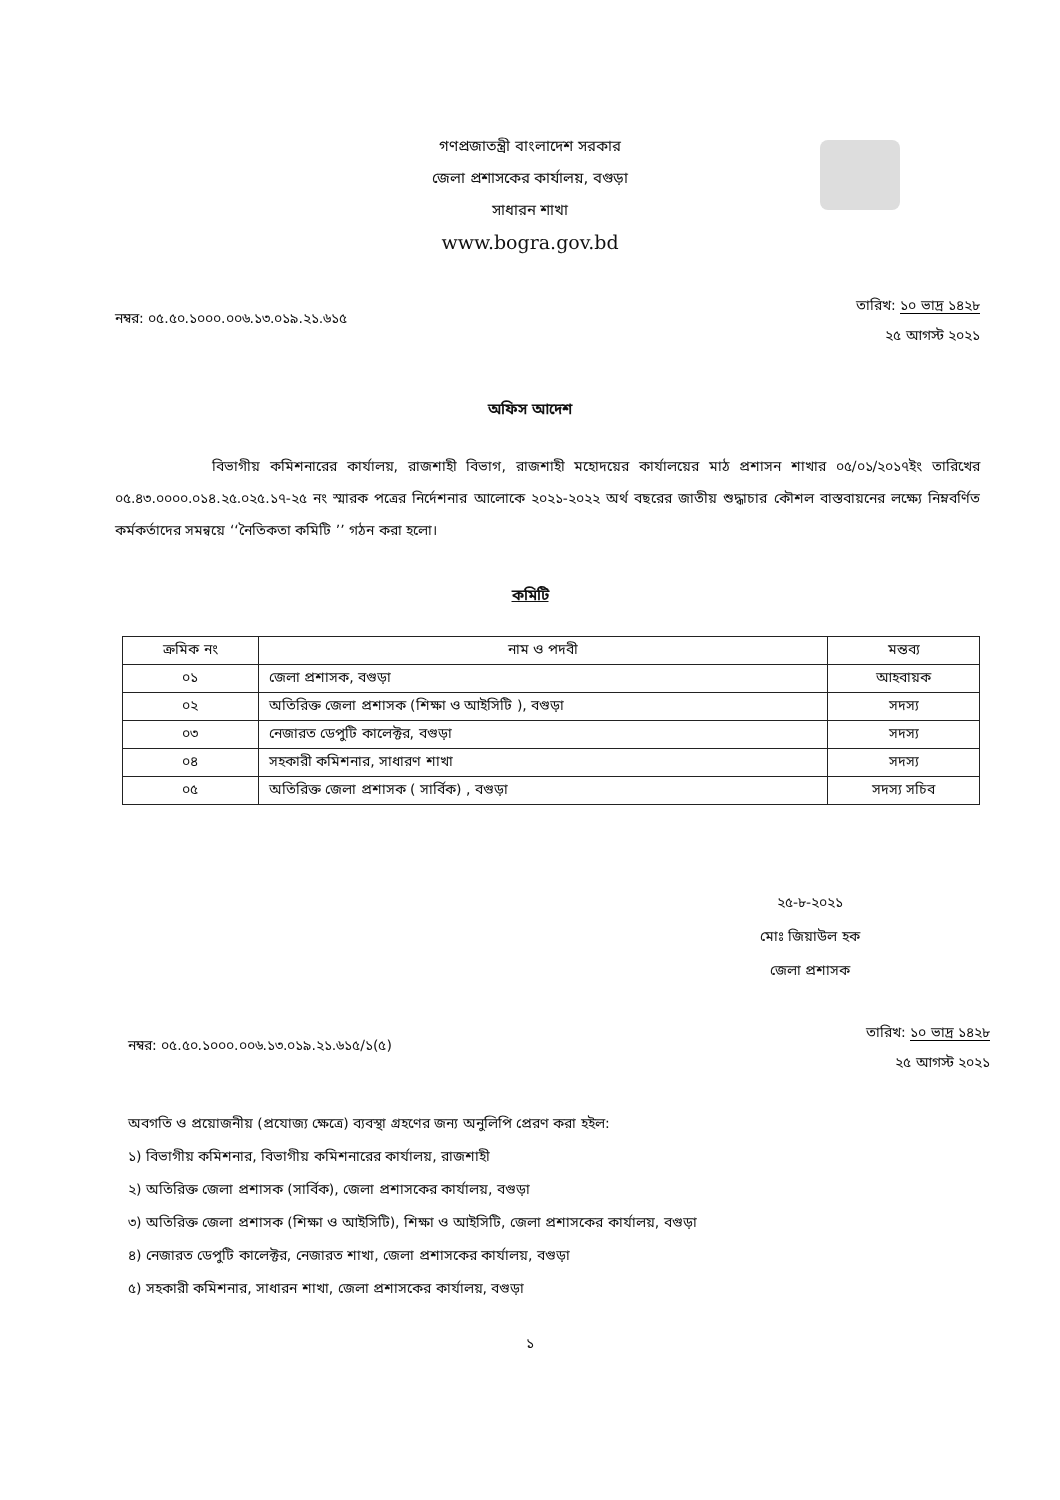গণপ্রজাতন্ত্রী বাংলাদেশ সরকার
জেলা প্রশাসকের কার্যালয়, বগুড়া
সাধারন শাখা
www.bogra.gov.bd
নম্বর: ০৫.৫০.১০০০.০০৬.১৩.০১৯.২১.৬১৫
তারিখ: ১০ ভাদ্র ১৪২৮
২৫ আগস্ট ২০২১
অফিস আদেশ
বিভাগীয় কমিশনারের কার্যালয়, রাজশাহী বিভাগ, রাজশাহী মহোদয়ের কার্যালয়ের মাঠ প্রশাসন শাখার ০৫/০১/২০১৭ইং তারিখের ০৫.৪৩.০০০০.০১৪.২৫.০২৫.১৭-২৫ নং স্মারক পত্রের নির্দেশনার আলোকে ২০২১-২০২২ অর্থ বছরের জাতীয় শুদ্ধাচার কৌশল বাস্তবায়নের লক্ষ্যে নিম্নবর্ণিত কর্মকর্তাদের সমন্বয়ে ‘‘নৈতিকতা কমিটি ’’ গঠন করা হলো।
কমিটি
| ক্রমিক নং | নাম ও পদবী | মন্তব্য |
| --- | --- | --- |
| ০১ | জেলা প্রশাসক, বগুড়া | আহবায়ক |
| ০২ | অতিরিক্ত জেলা প্রশাসক (শিক্ষা ও আইসিটি ), বগুড়া | সদস্য |
| ০৩ | নেজারত ডেপুটি কালেক্টর, বগুড়া | সদস্য |
| ০৪ | সহকারী কমিশনার, সাধারণ শাখা | সদস্য |
| ০৫ | অতিরিক্ত জেলা প্রশাসক ( সার্বিক) , বগুড়া | সদস্য সচিব |
২৫-৮-২০২১
মোঃ জিয়াউল হক
জেলা প্রশাসক
নম্বর: ০৫.৫০.১০০০.০০৬.১৩.০১৯.২১.৬১৫/১(৫)
তারিখ: ১০ ভাদ্র ১৪২৮
২৫ আগস্ট ২০২১
অবগতি ও প্রয়োজনীয় (প্রযোজ্য ক্ষেত্রে) ব্যবস্থা গ্রহণের জন্য অনুলিপি প্রেরণ করা হইল:
১) বিভাগীয় কমিশনার, বিভাগীয় কমিশনারের কার্যালয়, রাজশাহী
২) অতিরিক্ত জেলা প্রশাসক (সার্বিক), জেলা প্রশাসকের কার্যালয়, বগুড়া
৩) অতিরিক্ত জেলা প্রশাসক (শিক্ষা ও আইসিটি), শিক্ষা ও আইসিটি, জেলা প্রশাসকের কার্যালয়, বগুড়া
৪) নেজারত ডেপুটি কালেক্টর, নেজারত শাখা, জেলা প্রশাসকের কার্যালয়, বগুড়া
৫) সহকারী কমিশনার, সাধারন শাখা, জেলা প্রশাসকের কার্যালয়, বগুড়া
১